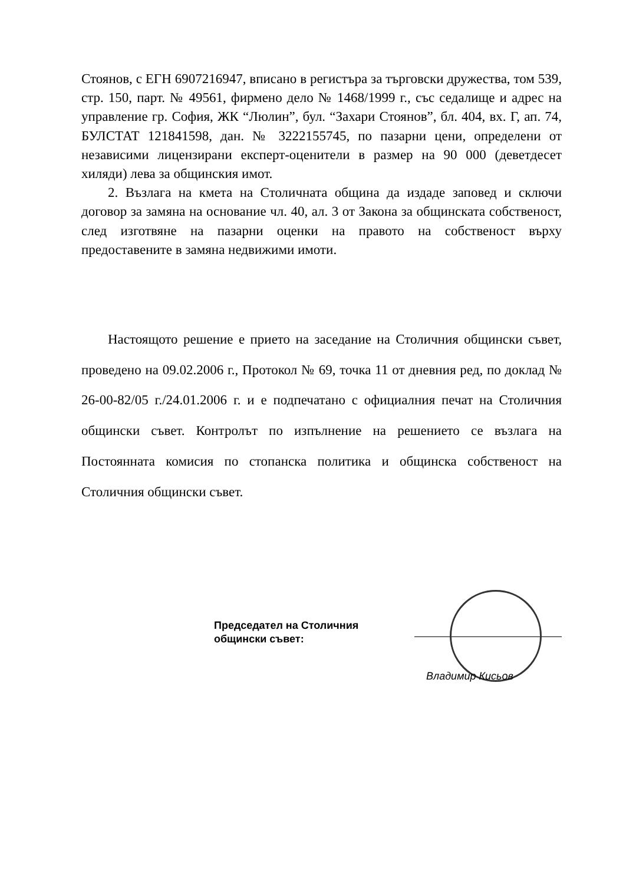Стоянов, с ЕГН 6907216947, вписано в регистъра за търговски дружества, том 539, стр. 150, парт. № 49561, фирмено дело № 1468/1999 г., със седалище и адрес на управление гр. София, ЖК “Люлин”, бул. “Захари Стоянов”, бл. 404, вх. Г, ап. 74, БУЛСТАТ 121841598, дан. № 3222155745, по пазарни цени, определени от независими лицензирани експерт-оценители в размер на 90 000 (деветдесет хиляди) лева за общинския имот.
2. Възлага на кмета на Столичната община да издаде заповед и сключи договор за замяна на основание чл. 40, ал. 3 от Закона за общинската собственост, след изготвяне на пазарни оценки на правото на собственост върху предоставените в замяна недвижими имоти.
Настоящото решение е прието на заседание на Столичния общински съвет, проведено на 09.02.2006 г., Протокол № 69, точка 11 от дневния ред, по доклад № 26-00-82/05 г./24.01.2006 г. и е подпечатано с официалния печат на Столичния общински съвет. Контролът по изпълнение на решението се възлага на Постоянната комисия по стопанска политика и общинска собственост на Столичния общински съвет.
Председател на Столичния общински съвет:
Владимир Кисьов